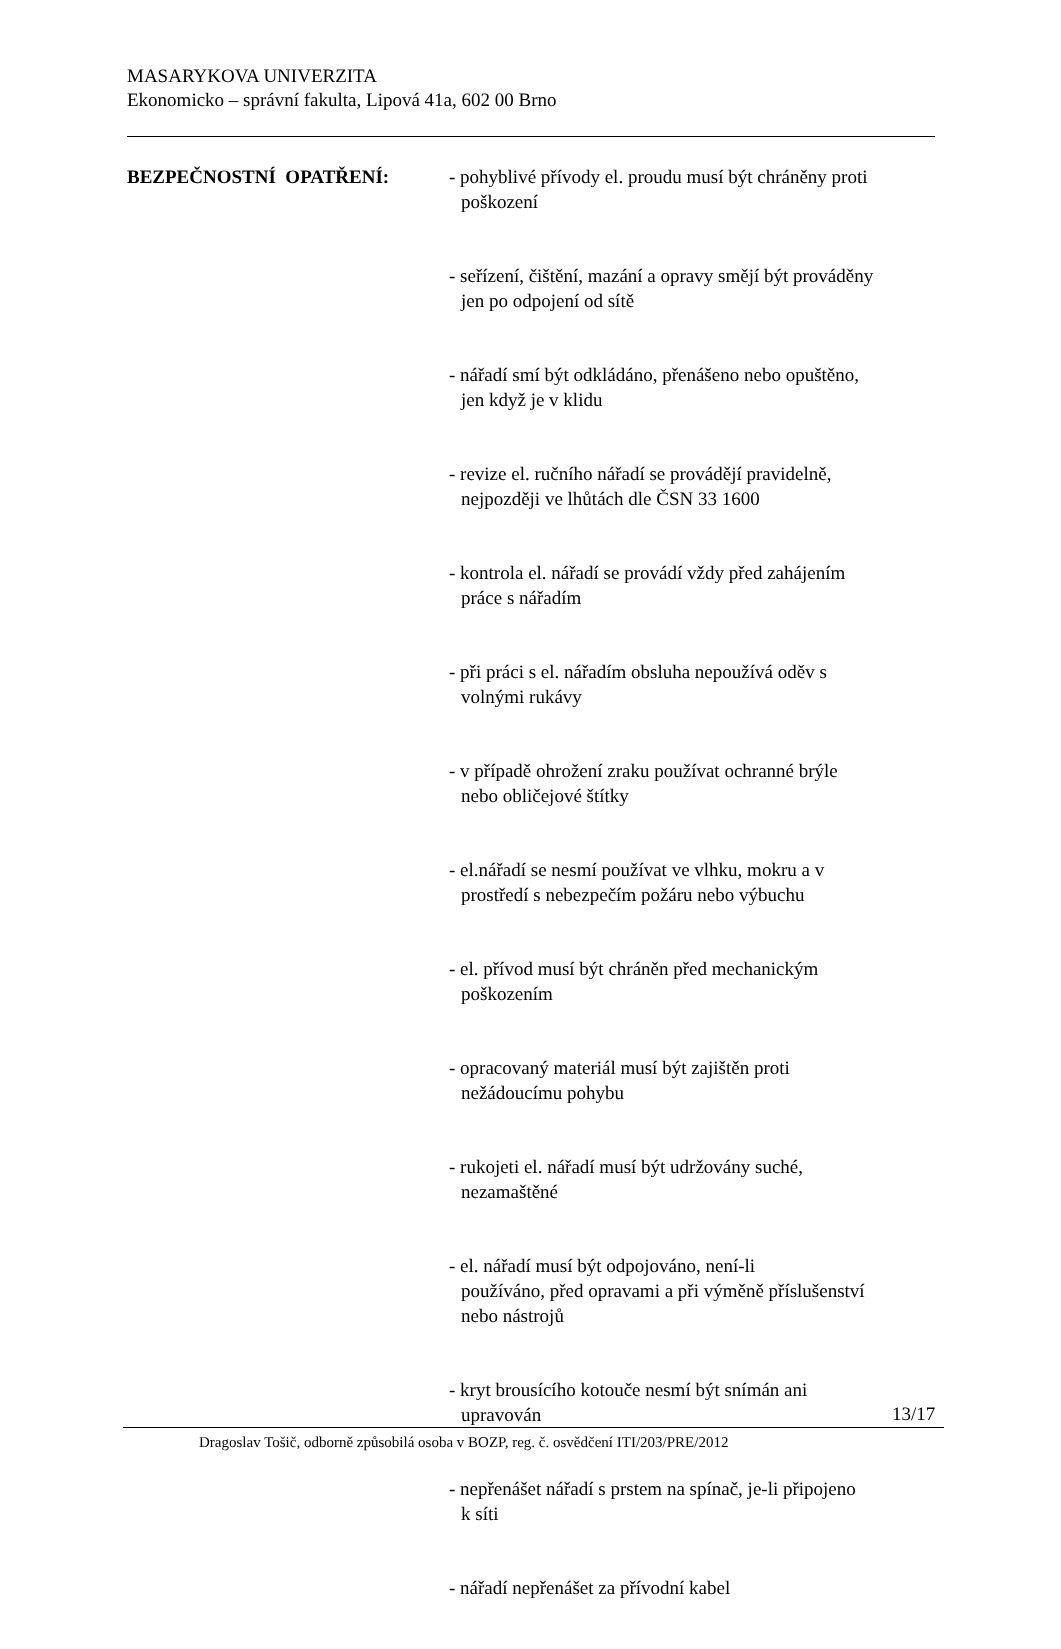MASARYKOVA UNIVERZITA
Ekonomicko – správní fakulta, Lipová 41a, 602 00 Brno
BEZPEČNOSTNÍ OPATŘENÍ: - pohyblivé přívody el. proudu musí být chráněny proti
poškození
- seřízení, čištění, mazání a opravy smějí být prováděny
jen po odpojení od sítě
- nářadí smí být odkládáno, přenášeno nebo opuštěno,
jen když je v klidu
- revize el. ručního nářadí se provádějí pravidelně,
nejpozději ve lhůtách dle ČSN 33 1600
- kontrola el. nářadí se provádí vždy před zahájením
práce s nářadím
- při práci s el. nářadím obsluha nepoužívá oděv s
volnými rukávy
- v případě ohrožení zraku používat ochranné brýle
nebo obličejové štítky
- el.nářadí se nesmí používat ve vlhku, mokru a v
prostředí s nebezpečím požáru nebo výbuchu
- el. přívod musí být chráněn před mechanickým
poškozením
- opracovaný materiál musí být zajištěn proti
nežádoucímu pohybu
- rukojeti el. nářadí musí být udržovány suché,
nezamaštěné
- el. nářadí musí být odpojováno, není-li
používáno, před opravami a při výměně příslušenství
nebo nástrojů
- kryt brousícího kotouče nesmí být snímán ani
upravován
- nepřenášet nářadí s prstem na spínač, je-li připojeno
k síti
- nářadí nepřenášet za přívodní kabel
13/17
Dragoslav Tošič, odborně způsobilá osoba v BOZP, reg. č. osvědčení ITI/203/PRE/2012